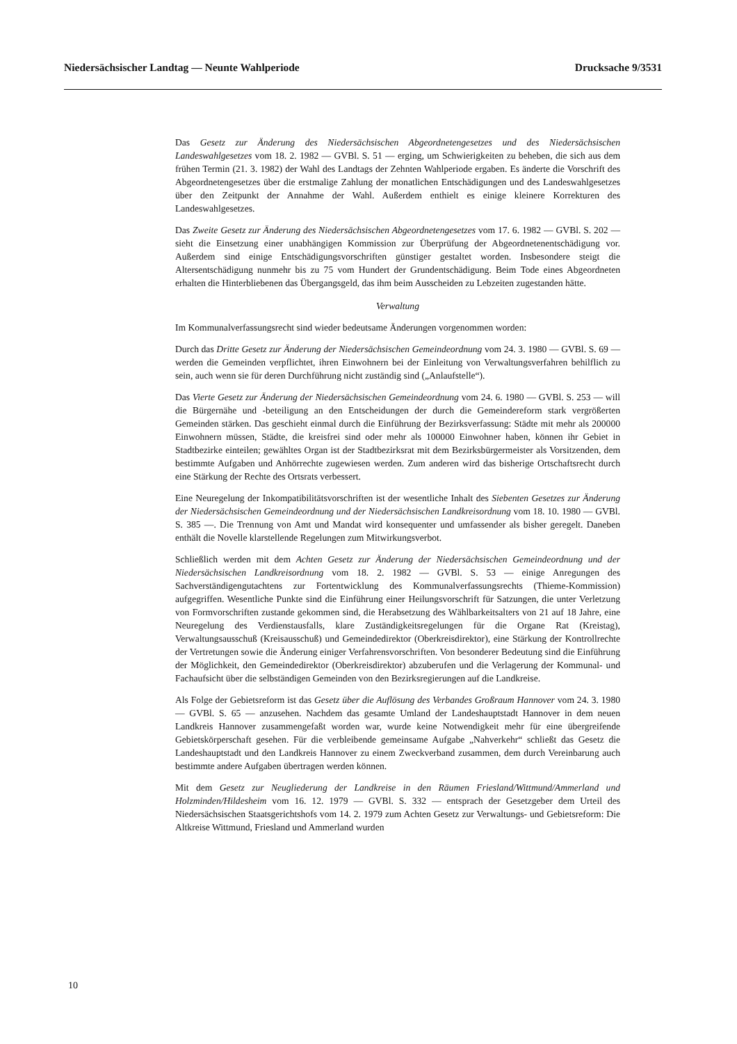Niedersächsischer Landtag — Neunte Wahlperiode Drucksache 9/3531
Das Gesetz zur Änderung des Niedersächsischen Abgeordnetengesetzes und des Niedersächsischen Landeswahlgesetzes vom 18. 2. 1982 — GVBl. S. 51 — erging, um Schwierigkeiten zu beheben, die sich aus dem frühen Termin (21. 3. 1982) der Wahl des Landtags der Zehnten Wahlperiode ergaben. Es änderte die Vorschrift des Abgeordnetengesetzes über die erstmalige Zahlung der monatlichen Entschädigungen und des Landeswahlgesetzes über den Zeitpunkt der Annahme der Wahl. Außerdem enthielt es einige kleinere Korrekturen des Landeswahlgesetzes.
Das Zweite Gesetz zur Änderung des Niedersächsischen Abgeordnetengesetzes vom 17. 6. 1982 — GVBl. S. 202 — sieht die Einsetzung einer unabhängigen Kommission zur Überprüfung der Abgeordnetenentschädigung vor. Außerdem sind einige Entschädigungsvorschriften günstiger gestaltet worden. Insbesondere steigt die Altersentschädigung nunmehr bis zu 75 vom Hundert der Grundentschädigung. Beim Tode eines Abgeordneten erhalten die Hinterbliebenen das Übergangsgeld, das ihm beim Ausscheiden zu Lebzeiten zugestanden hätte.
Verwaltung
Im Kommunalverfassungsrecht sind wieder bedeutsame Änderungen vorgenommen worden:
Durch das Dritte Gesetz zur Änderung der Niedersächsischen Gemeindeordnung vom 24. 3. 1980 — GVBl. S. 69 — werden die Gemeinden verpflichtet, ihren Einwohnern bei der Einleitung von Verwaltungsverfahren behilflich zu sein, auch wenn sie für deren Durchführung nicht zuständig sind („Anlaufstelle“).
Das Vierte Gesetz zur Änderung der Niedersächsischen Gemeindeordnung vom 24. 6. 1980 — GVBl. S. 253 — will die Bürgernähe und -beteiligung an den Entscheidungen der durch die Gemeindereform stark vergrößerten Gemeinden stärken. Das geschieht einmal durch die Einführung der Bezirksverfassung: Städte mit mehr als 200000 Einwohnern müssen, Städte, die kreisfrei sind oder mehr als 100000 Einwohner haben, können ihr Gebiet in Stadtbezirke einteilen; gewähltes Organ ist der Stadtbezirksrat mit dem Bezirksbürgermeister als Vorsitzenden, dem bestimmte Aufgaben und Anhörrechte zugewiesen werden. Zum anderen wird das bisherige Ortschaftsrecht durch eine Stärkung der Rechte des Ortsrats verbessert.
Eine Neuregelung der Inkompatibilitätsvorschriften ist der wesentliche Inhalt des Siebenten Gesetzes zur Änderung der Niedersächsischen Gemeindeordnung und der Niedersächsischen Landkreisordnung vom 18. 10. 1980 — GVBl. S. 385 —. Die Trennung von Amt und Mandat wird konsequenter und umfassender als bisher geregelt. Daneben enthält die Novelle klarstellende Regelungen zum Mitwirkungsverbot.
Schließlich werden mit dem Achten Gesetz zur Änderung der Niedersächsischen Gemeindeordnung und der Niedersächsischen Landkreisordnung vom 18. 2. 1982 — GVBl. S. 53 — einige Anregungen des Sachverständigengutachtens zur Fortentwicklung des Kommunalverfassungsrechts (Thieme-Kommission) aufgegriffen. Wesentliche Punkte sind die Einführung einer Heilungsvorschrift für Satzungen, die unter Verletzung von Formvorschriften zustande gekommen sind, die Herabsetzung des Wählbarkeitsalters von 21 auf 18 Jahre, eine Neuregelung des Verdienstausfalls, klare Zuständigkeitsregelungen für die Organe Rat (Kreistag), Verwaltungsausschuß (Kreisausschuß) und Gemeindedirektor (Oberkreisdirektor), eine Stärkung der Kontrollrechte der Vertretungen sowie die Änderung einiger Verfahrensvorschriften. Von besonderer Bedeutung sind die Einführung der Möglichkeit, den Gemeindedirektor (Oberkreisdirektor) abzuberufen und die Verlagerung der Kommunal- und Fachaufsicht über die selbständigen Gemeinden von den Bezirksregierungen auf die Landkreise.
Als Folge der Gebietsreform ist das Gesetz über die Auflösung des Verbandes Großraum Hannover vom 24. 3. 1980 — GVBl. S. 65 — anzusehen. Nachdem das gesamte Umland der Landeshauptstadt Hannover in dem neuen Landkreis Hannover zusammengefaßt worden war, wurde keine Notwendigkeit mehr für eine übergreifende Gebietskörperschaft gesehen. Für die verbleibende gemeinsame Aufgabe „Nahverkehr“ schließt das Gesetz die Landeshauptstadt und den Landkreis Hannover zu einem Zweckverband zusammen, dem durch Vereinbarung auch bestimmte andere Aufgaben übertragen werden können.
Mit dem Gesetz zur Neugliederung der Landkreise in den Räumen Friesland/Wittmund/Ammerland und Holzminden/Hildesheim vom 16. 12. 1979 — GVBl. S. 332 — entsprach der Gesetzgeber dem Urteil des Niedersächsischen Staatsgerichtshofs vom 14. 2. 1979 zum Achten Gesetz zur Verwaltungs- und Gebietsreform: Die Altkreise Wittmund, Friesland und Ammerland wurden
10